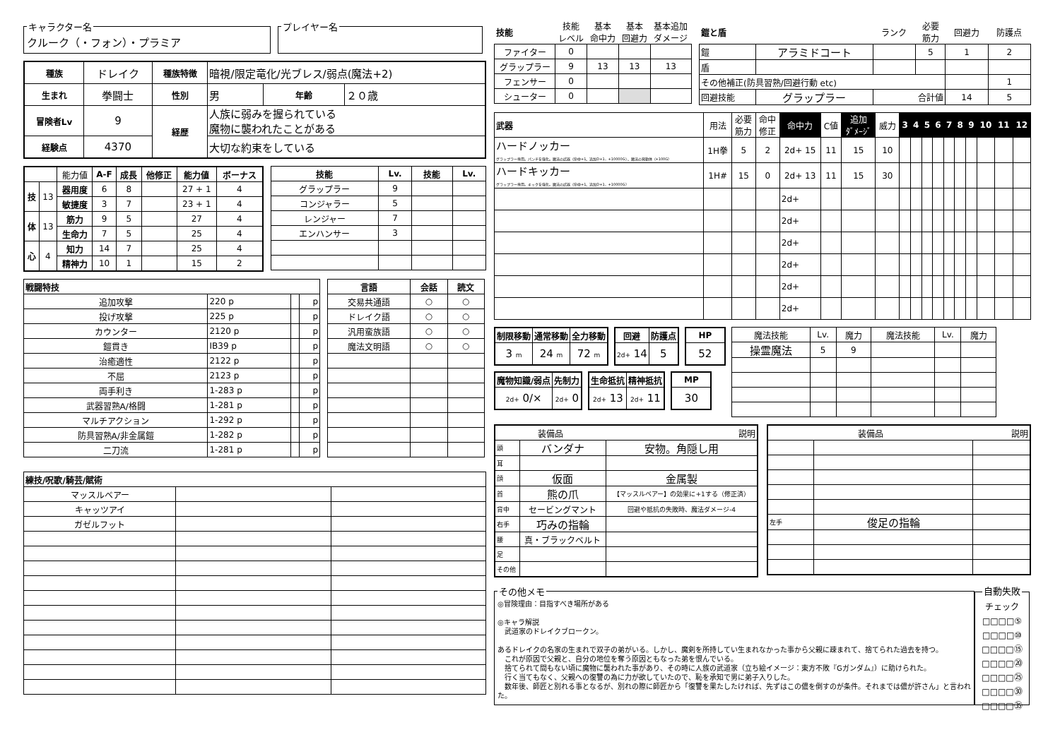キャラクター名クルーク（・フォン）・プラミア プレイヤー名
| 種族 | ドレイク | 種族特徴 | 暗視/限定竜化/光ブレス/弱点(魔法+2) | | |
| 生まれ | 拳闘士 | 性別 | 男 | 年齢 | ２０歳 |
| 冒険者Lv | 9 | 経歴 | 人族に弱みを握られている 魔物に襲われたことがある | | |
| 経験点 | 4370 | | 大切な約束をしている | | |
| | | 能力値 | A-F | 成長 | 他修正 | 能力値 | ボーナス |
| 技 | 13 | 器用度 | 6 | 8 | | 27 + 1 | 4 |
| | | 敏捷度 | 3 | 7 | | 23 + 1 | 4 |
| 体 | 13 | 筋力 | 9 | 5 | | 27 | 4 |
| | | 生命力 | 7 | 5 | | 25 | 4 |
| 心 | 4 | 知力 | 14 | 7 | | 25 | 4 |
| | | 精神力 | 10 | 1 | | 15 | 2 |
| 技能 | Lv. | 技能 | Lv. |
| --- | --- | --- | --- |
| グラップラー | 9 | | |
| コンジャラー | 5 | | |
| レンジャー | 7 | | |
| エンハンサー | 3 | | |
| 戦闘特技 | | | |
| --- | --- | --- | --- |
| 追加攻撃 | 220 p | | p |
| 投げ攻撃 | 225 p | | p |
| カウンター | 2120 p | | p |
| 鎧貫き | IB39 p | | p |
| 治癒適性 | 2122 p | | p |
| 不屈 | 2123 p | | p |
| 両手利き | 1-283 p | | p |
| 武器習熟A/格闘 | 1-281 p | | p |
| マルチアクション | 1-292 p | | p |
| 防具習熟A/非金属鎧 | 1-282 p | | p |
| 二刀流 | 1-281 p | | p |
| 言語 | 会話 | 読文 |
| --- | --- | --- |
| 交易共通語 | ○ | ○ |
| ドレイク語 | ○ | ○ |
| 汎用蛮族語 | ○ | ○ |
| 魔法文明語 | ○ | ○ |
| 練技/呪歌/騎芸/賦術 | | |
| --- | --- | --- |
| マッスルベアー | | |
| キャッツアイ | | |
| ガゼルフット | | |
| 技能 | 技能 レベル | 基本 命中力 | 基本 回避力 | 基本追加 ダメージ |
| ファイター | 0 | | | |
| グラップラー | 9 | 13 | 13 | 13 |
| フェンサー | 0 | | | |
| シューター | 0 | | | |
| 鎧と盾 | | ランク | 必要 筋力 | 回避力 | 防護点 |
| 鎧 | アラミドコート | | 5 | 1 | 2 |
| 盾 | | | | | |
| その他補正(防具習熟/回避行動 etc) | | | | | 1 |
| 回避技能 | グラップラー | 合計値 | | 14 | 5 |
| 武器 | 用法 | 必要 筋力 | 命中 修正 | 命中力 | C値 | 追加 ﾀﾞﾒｰｼﾞ | 威力 | 3 | 4 | 5 | 6 | 7 | 8 | 9 | 10 | 11 | 12 |
| ハードノッカー グラップラー専用。パンチを強化。魔法の武器（命中+1、追加D+1、+10000G）、魔法の発動体（+100G） | 1H拳 | 5 | 2 | 2d+ 15 | 11 | 15 | 10 | | | | | | | | | | |
| ハードキッカー グラップラー専用。キックを強化。魔法の武器（命中+1、追加D+1、+10000G） | 1H# | 15 | 0 | 2d+ 13 | 11 | 15 | 30 | | | | | | | | | | |
| | | | | 2d+ | | | | | | | | | | | | | |
| | | | | 2d+ | | | | | | | | | | | | | |
| | | | | 2d+ | | | | | | | | | | | | | |
| | | | | 2d+ | | | | | | | | | | | | | |
| | | | | 2d+ | | | | | | | | | | | | | |
| | | | | 2d+ | | | | | | | | | | | | | |
| 制限移動 | 通常移動 | 全力移動 |
| --- | --- | --- |
| 3 m | 24 m | 72 m |
| 回避 | 防護点 |
| --- | --- |
| 2d+ 14 | 5 |
| HP |
| --- |
| 52 |
| 魔物知識/弱点 | 先制力 |
| --- | --- |
| 2d+ 0/× | 2d+ 0 |
| 生命抵抗 | 精神抵抗 |
| --- | --- |
| 2d+ 13 | 2d+ 11 |
| MP |
| --- |
| 30 |
| 魔法技能 | Lv. | 魔力 | 魔法技能 | Lv. | 魔力 |
| 操霊魔法 | 5 | 9 | | | |
| 装備品 | | 説明 |
| 頭 | バンダナ | 安物。角隠し用 |
| 耳 | | |
| 顔 | 仮面 | 金属製 |
| 首 | 熊の爪 | 【マッスルベアー】の効果に+1する（修正済） |
| 背中 | セービングマント | 回避や抵抗の失敗時、魔法ダメージ-4 |
| 右手 | 巧みの指輪 | |
| 腰 | 真・ブラックベルト | |
| 足 | | |
| その他 | | |
| 装備品 | | 説明 |
| 左手 | 俊足の指輪 | |
その他メモ
◎冒険理由：目指すべき場所がある ◎キャラ解説 　武道家のドレイクブロークン。 あるドレイクの名家の生まれで双子の弟がいる。しかし、魔剣を所持してい生まれなかった事から父親に疎まれて、捨てられた過去を持つ。 　これが原因で父親と、自分の地位を奪う原因ともなった弟を恨んでいる。 　捨てられて間もない頃に魔物に襲われた事があり、その時に人族の武道家（立ち絵イメージ：東方不敗『Gガンダム』）に助けられた。 　行く当てもなく、父親への復讐の為に力が欲していたので、恥を承知で男に弟子入りした。 　数年後、師匠と別れる事となるが、別れの際に師匠から「復讐を果たしたければ、先ずはこの儂を倒すのが条件。それまでは儂が許さん」と言われた。
自動失敗チェック
□□□□⑤
□□□□⑩
□□□□⑮
□□□□⑳
□□□□㉕
□□□□㉚
□□□□㉟